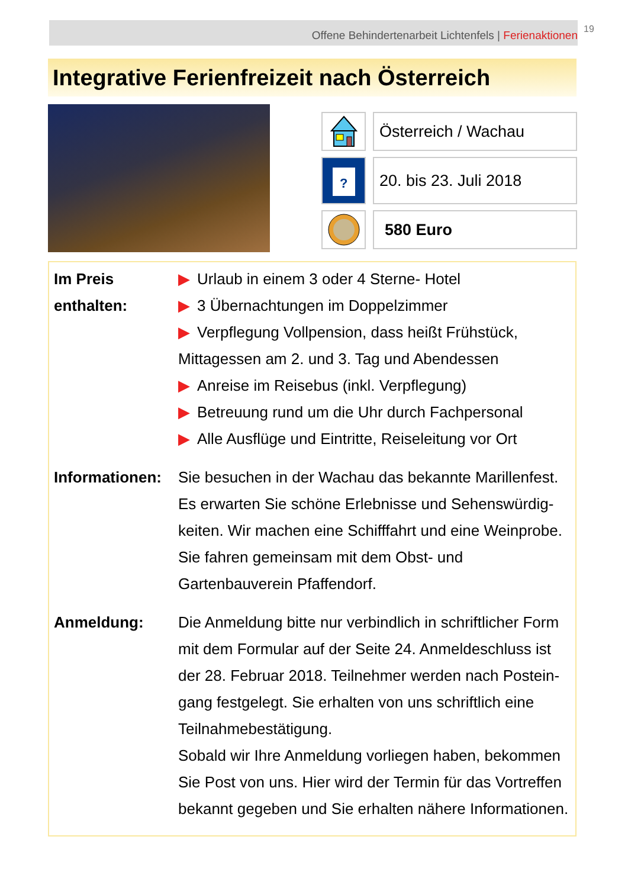Offene Behindertenarbeit Lichtenfels | Ferienaktionen 19
Integrative Ferienfreizeit nach Österreich
Österreich / Wachau
?
20. bis 23. Juli 2018
580 Euro
| Im Preis enthalten: | ▶ Urlaub in einem 3 oder 4 Sterne- Hotel ▶ 3 Übernachtungen im Doppelzimmer ▶ Verpflegung Vollpension, dass heißt Frühstück, Mittagessen am 2. und 3. Tag und Abendessen ▶ Anreise im Reisebus (inkl. Verpflegung) ▶ Betreuung rund um die Uhr durch Fachpersonal ▶ Alle Ausflüge und Eintritte, Reiseleitung vor Ort |
| Informationen: | Sie besuchen in der Wachau das bekannte Marillenfest. Es erwarten Sie schöne Erlebnisse und Sehenswürdig-keiten. Wir machen eine Schifffahrt und eine Weinprobe. Sie fahren gemeinsam mit dem Obst- und Gartenbauverein Pfaffendorf. |
| Anmeldung: | Die Anmeldung bitte nur verbindlich in schriftlicher Form mit dem Formular auf der Seite 24. Anmeldeschluss ist der 28. Februar 2018. Teilnehmer werden nach Postein-gang festgelegt. Sie erhalten von uns schriftlich eine Teilnahmebestätigung. Sobald wir Ihre Anmeldung vorliegen haben, bekommen Sie Post von uns. Hier wird der Termin für das Vortreffen bekannt gegeben und Sie erhalten nähere Informationen. |